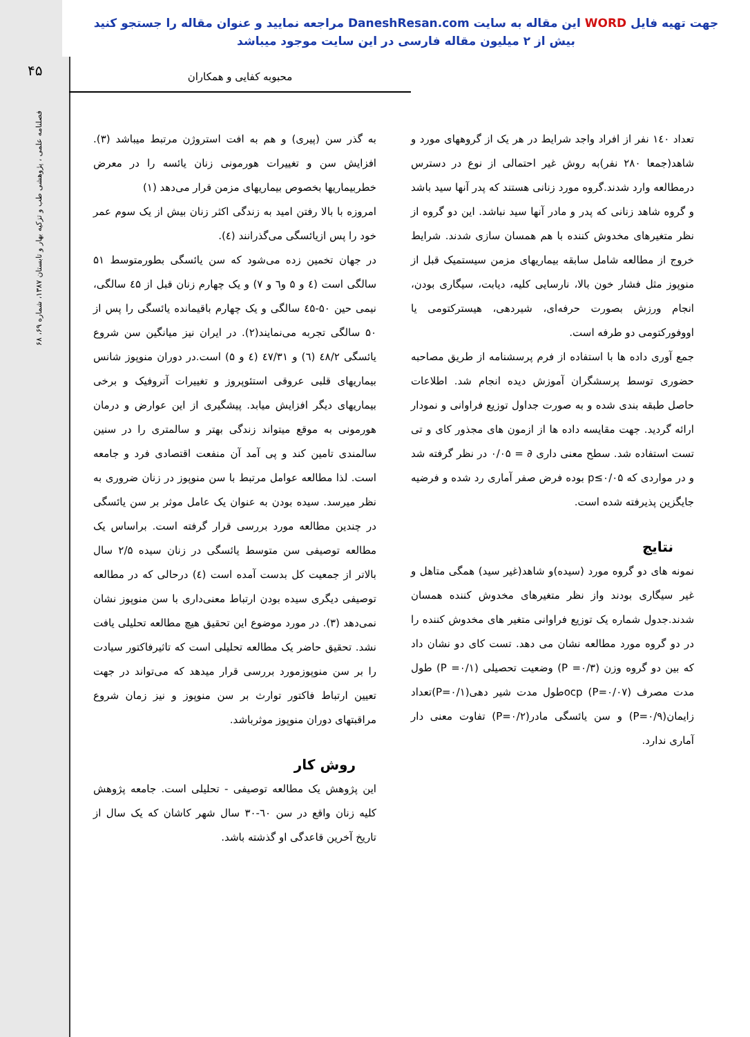جهت تهیه فایل WORD این مقاله به سایت DaneshResan.com مراجعه نمایید و عنوان مقاله را جستجو کنید
بیش از ۲ میلیون مقاله فارسی در این سایت موجود میباشد
۴۵
فصلنامه علمی ، پژوهشی طب و تزکیه بهار و تابستان ۱۳۸۷، شماره ۶۹، ۶۸
محبوبه کفایی و همکاران
به گذر سن (پیری) و هم به افت استروژن مرتبط میباشد (۳). افزایش سن و تغییرات هورمونی زنان یائسه را در معرض خطربیماریها بخصوص بیماریهای مزمن قرار می‌دهد (۱)
امروزه با بالا رفتن امید به زندگی اکثر زنان بیش از یک سوم عمر خود را پس ازیائسگی می‌گذرانند (٤).
در جهان تخمین زده می‌شود که سن یائسگی بطورمتوسط ۵۱ سالگی است (٤ و ۵ و٦ و ۷) و یک چهارم زنان قبل از ٤۵ سالگی، نیمی حین ۵۰-٤۵ سالگی و یک چهارم باقیمانده یائسگی را پس از ۵۰ سالگی تجربه می‌نمایند(۲). در ایران نیز میانگین سن شروع یائسگی ٤۸/۲ (٦) و ٤۷/۳۱ (٤ و ۵) است.در دوران منوپوز شانس بیماریهای قلبی عروقی استئوپروز و تغییرات آتروفیک و برخی بیماریهای دیگر افزایش میابد. پیشگیری از این عوارض و درمان هورمونی به موقع میتواند زندگی بهتر و سالمتری را در سنین سالمندی تامین کند و پی آمد آن منفعت اقتصادی فرد و جامعه است. لذا مطالعه عوامل مرتبط با سن منوپوز در زنان ضروری به نظر میرسد. سیده بودن به عنوان یک عامل موثر بر سن یائسگی در چندین مطالعه مورد بررسی قرار گرفته است. براساس یک مطالعه توصیفی سن متوسط یائسگی در زنان سیده ۲/۵ سال بالاتر از جمعیت کل بدست آمده است (٤) درحالی که در مطالعه توصیفی دیگری سیده بودن ارتباط معنی‌داری با سن منوپوز نشان نمی‌دهد (۳). در مورد موضوع این تحقیق هیچ مطالعه تحلیلی یافت نشد. تحقیق حاضر یک مطالعه تحلیلی است که تاثیرفاکتور سیادت را بر سن منوپوزمورد بررسی قرار میدهد که می‌تواند در جهت تعیین ارتباط فاکتور توارث بر سن منوپوز و نیز زمان شروع مراقبتهای دوران منوپوز موثرباشد.
روش کار
این پژوهش یک مطالعه توصیفی - تحلیلی است. جامعه پژوهش کلیه زنان واقع در سن ٦۰-۳۰ سال شهر کاشان که یک سال از تاریخ آخرین قاعدگی او گذشته باشد.
تعداد ۱٤۰ نفر از افراد واجد شرایط در هر یک از گروههای مورد و شاهد(جمعا ۲۸۰ نفر)به روش غیر احتمالی از نوع در دسترس درمطالعه وارد شدند.گروه مورد زنانی هستند که پدر آنها سید باشد و گروه شاهد زنانی که پدر و مادر آنها سید نباشد. این دو گروه از نظر متغیرهای مخدوش کننده با هم همسان سازی شدند. شرایط خروج از مطالعه شامل سابقه بیماریهای مزمن سیستمیک قبل از منوپوز مثل فشار خون بالا، نارسایی کلیه، دیابت، سیگاری بودن، انجام ورزش بصورت حرفه‌ای، شیردهی، هیسترکتومی یا اووفورکتومی دو طرفه است.
جمع آوری داده ها با استفاده از فرم پرسشنامه از طریق مصاحبه حضوری توسط پرسشگران آموزش دیده انجام شد. اطلاعات حاصل طبقه بندی شده و به صورت جداول توزیع فراوانی و نمودار ارائه گردید. جهت مقایسه داده ها از ازمون های مجذور کای و تی تست استفاده شد. سطح معنی داری ∂ = ۰/۰۵ در نظر گرفته شد و در مواردی که p≤۰/۰۵ بوده فرض صفر آماری رد شده و فرضیه جایگزین پذیرفته شده است.
نتایج
نمونه های دو گروه مورد (سیده)و شاهد(غیر سید) همگی متاهل و غیر سیگاری بودند واز نظر متغیرهای مخدوش کننده همسان شدند.جدول شماره یک توزیع فراوانی متغیر های مخدوش کننده را در دو گروه مورد مطالعه نشان می دهد. تست کای دو نشان داد که بین دو گروه وزن (P =۰/۳) وضعیت تحصیلی (P =۰/۱) طول مدت مصرف ocp (P=۰/۰۷)طول مدت شیر دهی(P=۰/۱)تعداد زایمان(P=۰/۹) و سن یائسگی مادر(P=۰/۲) تفاوت معنی دار آماری ندارد.